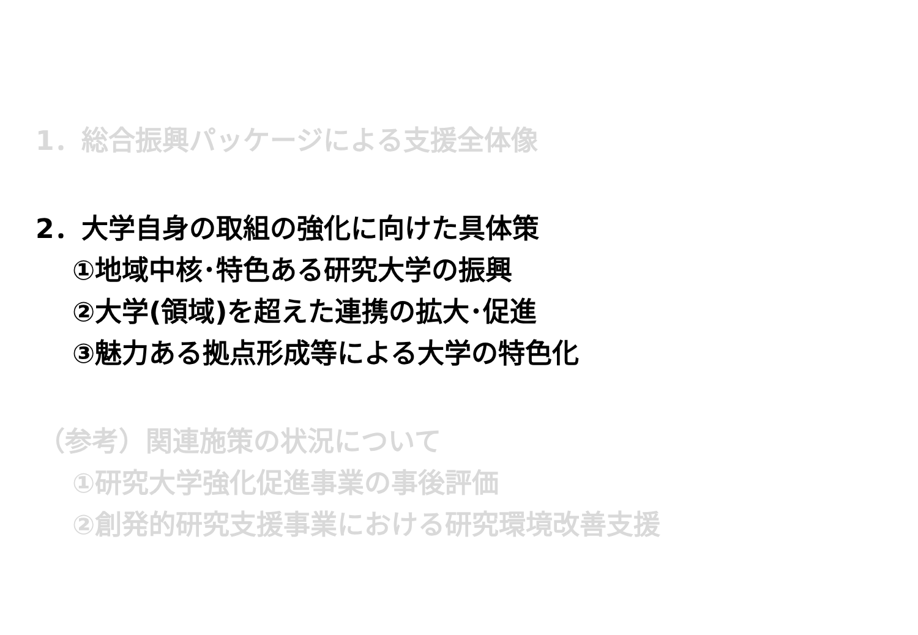1．総合振興パッケージによる支援全体像
2．大学自身の取組の強化に向けた具体策
①地域中核･特色ある研究大学の振興
②大学(領域)を超えた連携の拡大･促進
③魅力ある拠点形成等による大学の特色化
（参考）関連施策の状況について
①研究大学強化促進事業の事後評価
②創発的研究支援事業における研究環境改善支援